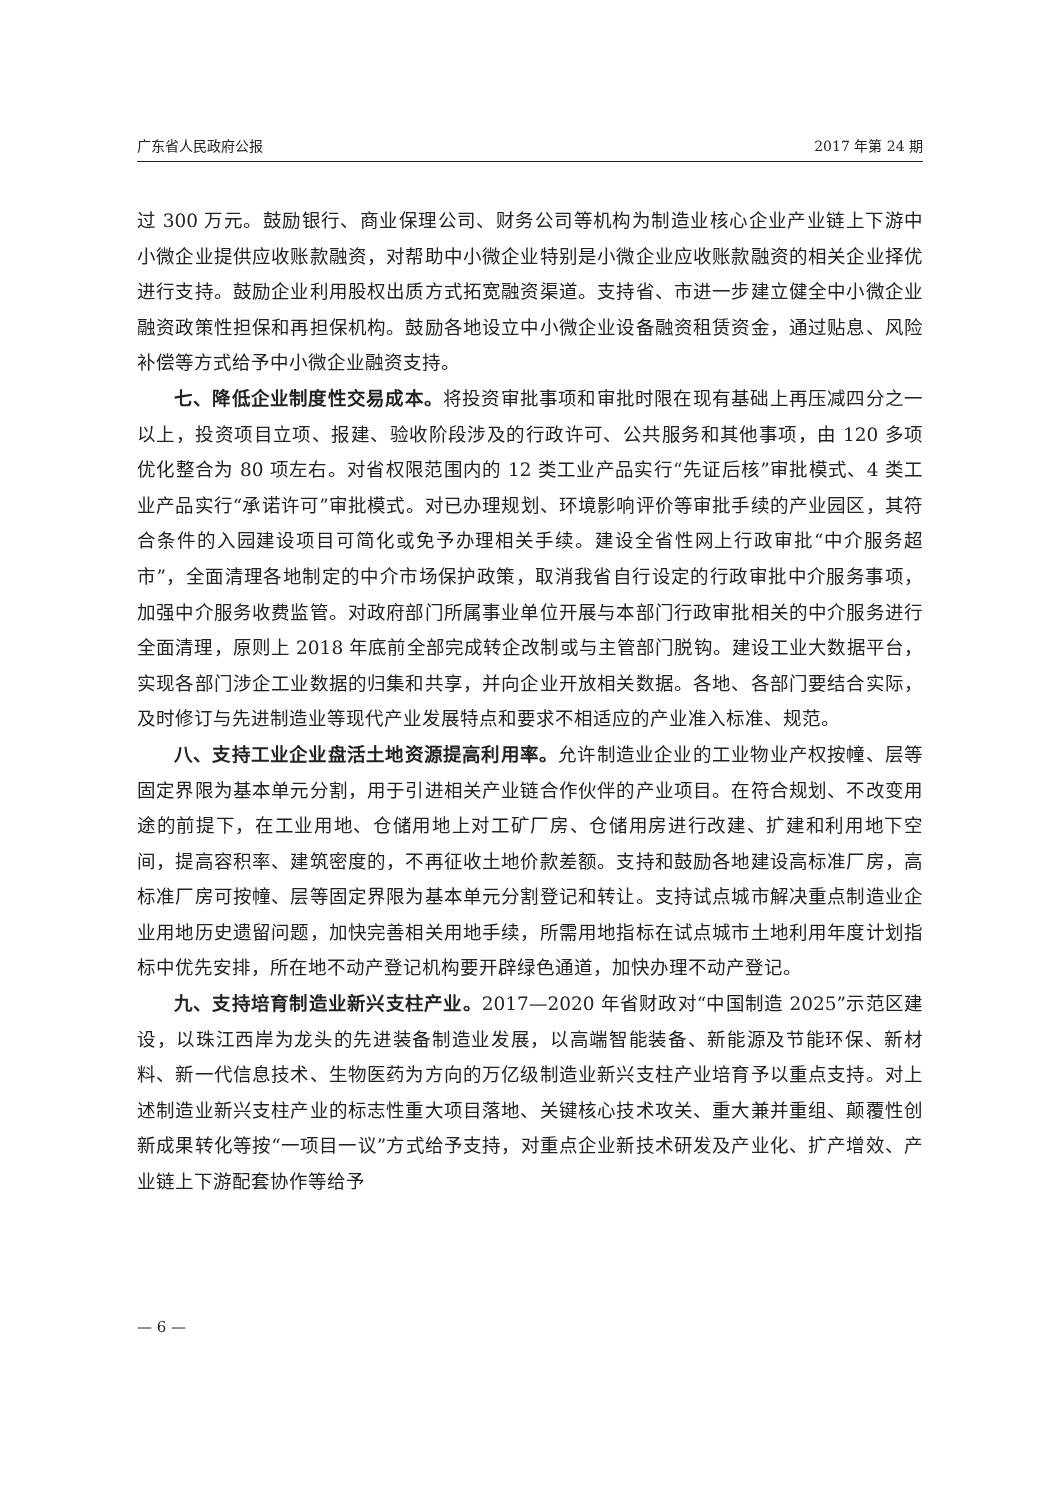广东省人民政府公报 2017 年第 24 期
过 300 万元。鼓励银行、商业保理公司、财务公司等机构为制造业核心企业产业链上下游中小微企业提供应收账款融资，对帮助中小微企业特别是小微企业应收账款融资的相关企业择优进行支持。鼓励企业利用股权出质方式拓宽融资渠道。支持省、市进一步建立健全中小微企业融资政策性担保和再担保机构。鼓励各地设立中小微企业设备融资租赁资金，通过贴息、风险补偿等方式给予中小微企业融资支持。
七、降低企业制度性交易成本。将投资审批事项和审批时限在现有基础上再压减四分之一以上，投资项目立项、报建、验收阶段涉及的行政许可、公共服务和其他事项，由 120 多项优化整合为 80 项左右。对省权限范围内的 12 类工业产品实行“先证后核”审批模式、4 类工业产品实行“承诺许可”审批模式。对已办理规划、环境影响评价等审批手续的产业园区，其符合条件的入园建设项目可简化或免予办理相关手续。建设全省性网上行政审批“中介服务超市”，全面清理各地制定的中介市场保护政策，取消我省自行设定的行政审批中介服务事项，加强中介服务收费监管。对政府部门所属事业单位开展与本部门行政审批相关的中介服务进行全面清理，原则上 2018 年底前全部完成转企改制或与主管部门脱钩。建设工业大数据平台，实现各部门涉企工业数据的归集和共享，并向企业开放相关数据。各地、各部门要结合实际，及时修订与先进制造业等现代产业发展特点和要求不相适应的产业准入标准、规范。
八、支持工业企业盘活土地资源提高利用率。允许制造业企业的工业物业产权按幢、层等固定界限为基本单元分割，用于引进相关产业链合作伙伴的产业项目。在符合规划、不改变用途的前提下，在工业用地、仓储用地上对工矿厂房、仓储用房进行改建、扩建和利用地下空间，提高容积率、建筑密度的，不再征收土地价款差额。支持和鼓励各地建设高标准厂房，高标准厂房可按幢、层等固定界限为基本单元分割登记和转让。支持试点城市解决重点制造业企业用地历史遗留问题，加快完善相关用地手续，所需用地指标在试点城市土地利用年度计划指标中优先安排，所在地不动产登记机构要开辟绿色通道，加快办理不动产登记。
九、支持培育制造业新兴支柱产业。2017—2020 年省财政对“中国制造 2025”示范区建设，以珠江西岸为龙头的先进装备制造业发展，以高端智能装备、新能源及节能环保、新材料、新一代信息技术、生物医药为方向的万亿级制造业新兴支柱产业培育予以重点支持。对上述制造业新兴支柱产业的标志性重大项目落地、关键核心技术攻关、重大兼并重组、颠覆性创新成果转化等按“一项目一议”方式给予支持，对重点企业新技术研发及产业化、扩产增效、产业链上下游配套协作等给予
— 6 —